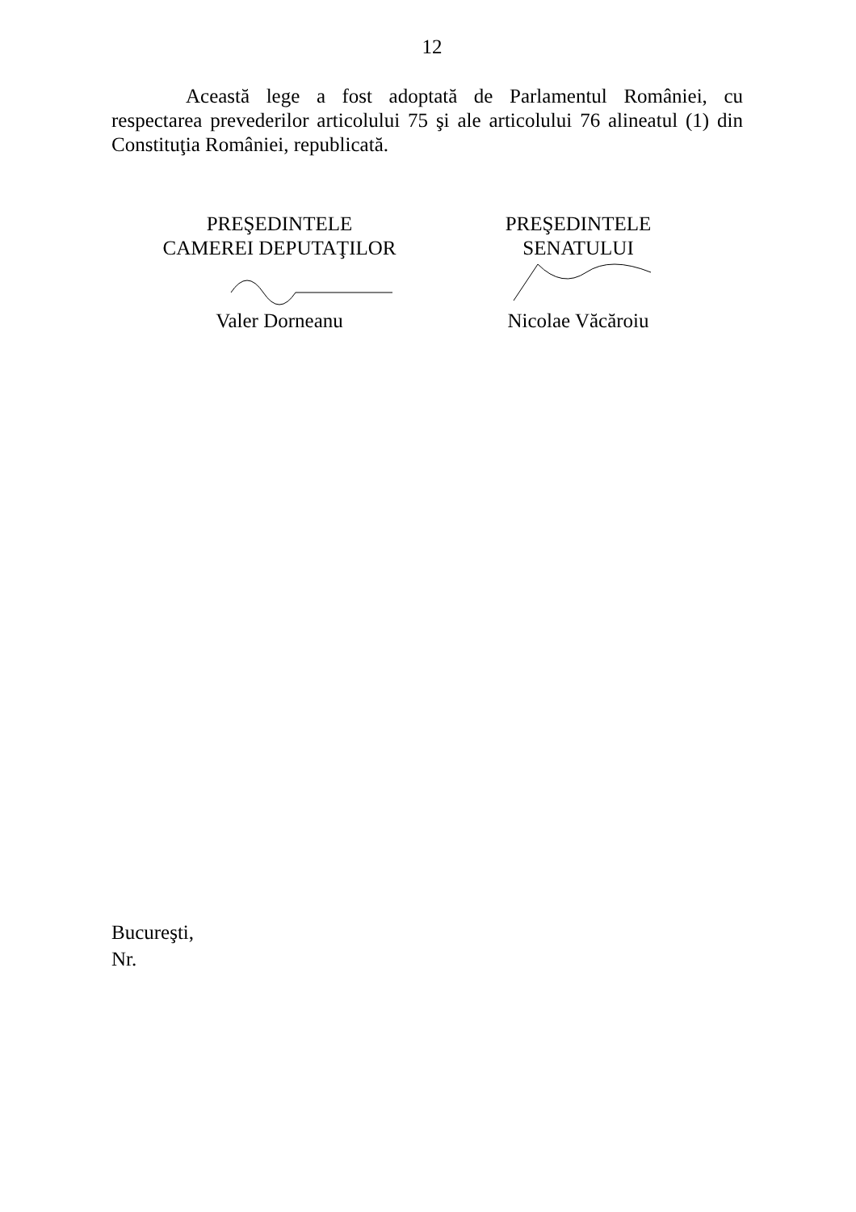12
Această lege a fost adoptată de Parlamentul României, cu respectarea prevederilor articolului 75 şi ale articolului 76 alineatul (1) din Constituţia României, republicată.
PREŞEDINTELE
CAMEREI DEPUTAŢILOR
Valer Dorneanu
PREŞEDINTELE
SENATULUI
Nicolae Văcăroiu
Bucureşti,
Nr.